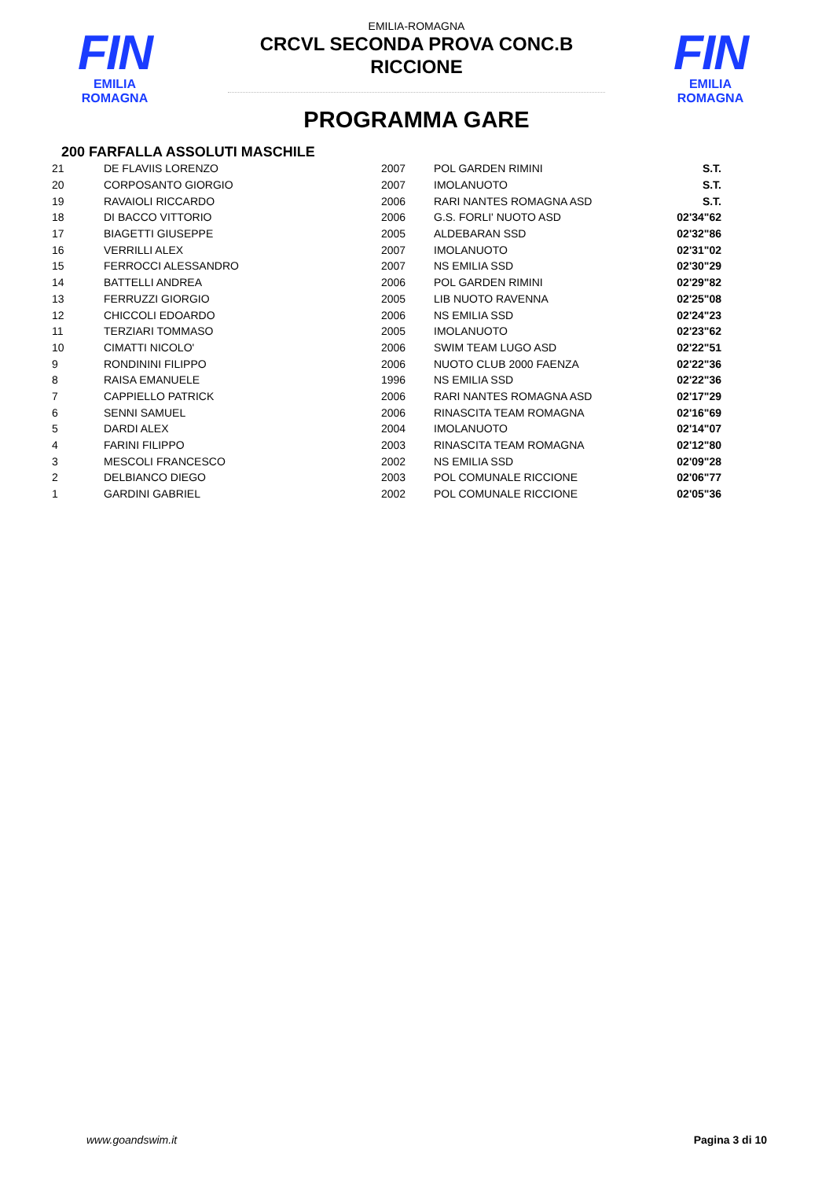FIN
EMILIA ROMAGNA
FIN
EMILIA ROMAGNA
EMILIA-ROMAGNA
CRCVL SECONDA PROVA CONC.B
RICCIONE
PROGRAMMA GARE
200 FARFALLA ASSOLUTI MASCHILE
| 21 | DE FLAVIIS LORENZO | 2007 | POL GARDEN RIMINI | S.T. |
| 20 | CORPOSANTO GIORGIO | 2007 | IMOLANUOTO | S.T. |
| 19 | RAVAIOLI RICCARDO | 2006 | RARI NANTES ROMAGNA ASD | S.T. |
| 18 | DI BACCO VITTORIO | 2006 | G.S. FORLI' NUOTO ASD | 02'34"62 |
| 17 | BIAGETTI GIUSEPPE | 2005 | ALDEBARAN SSD | 02'32"86 |
| 16 | VERRILLI ALEX | 2007 | IMOLANUOTO | 02'31"02 |
| 15 | FERROCCI ALESSANDRO | 2007 | NS EMILIA SSD | 02'30"29 |
| 14 | BATTELLI ANDREA | 2006 | POL GARDEN RIMINI | 02'29"82 |
| 13 | FERRUZZI GIORGIO | 2005 | LIB NUOTO RAVENNA | 02'25"08 |
| 12 | CHICCOLI EDOARDO | 2006 | NS EMILIA SSD | 02'24"23 |
| 11 | TERZIARI TOMMASO | 2005 | IMOLANUOTO | 02'23"62 |
| 10 | CIMATTI NICOLO' | 2006 | SWIM TEAM LUGO ASD | 02'22"51 |
| 9 | RONDININI FILIPPO | 2006 | NUOTO CLUB 2000 FAENZA | 02'22"36 |
| 8 | RAISA EMANUELE | 1996 | NS EMILIA SSD | 02'22"36 |
| 7 | CAPPIELLO PATRICK | 2006 | RARI NANTES ROMAGNA ASD | 02'17"29 |
| 6 | SENNI SAMUEL | 2006 | RINASCITA TEAM ROMAGNA | 02'16"69 |
| 5 | DARDI ALEX | 2004 | IMOLANUOTO | 02'14"07 |
| 4 | FARINI FILIPPO | 2003 | RINASCITA TEAM ROMAGNA | 02'12"80 |
| 3 | MESCOLI FRANCESCO | 2002 | NS EMILIA SSD | 02'09"28 |
| 2 | DELBIANCO DIEGO | 2003 | POL COMUNALE RICCIONE | 02'06"77 |
| 1 | GARDINI GABRIEL | 2002 | POL COMUNALE RICCIONE | 02'05"36 |
www.goandswim.it Pagina 3 di 10